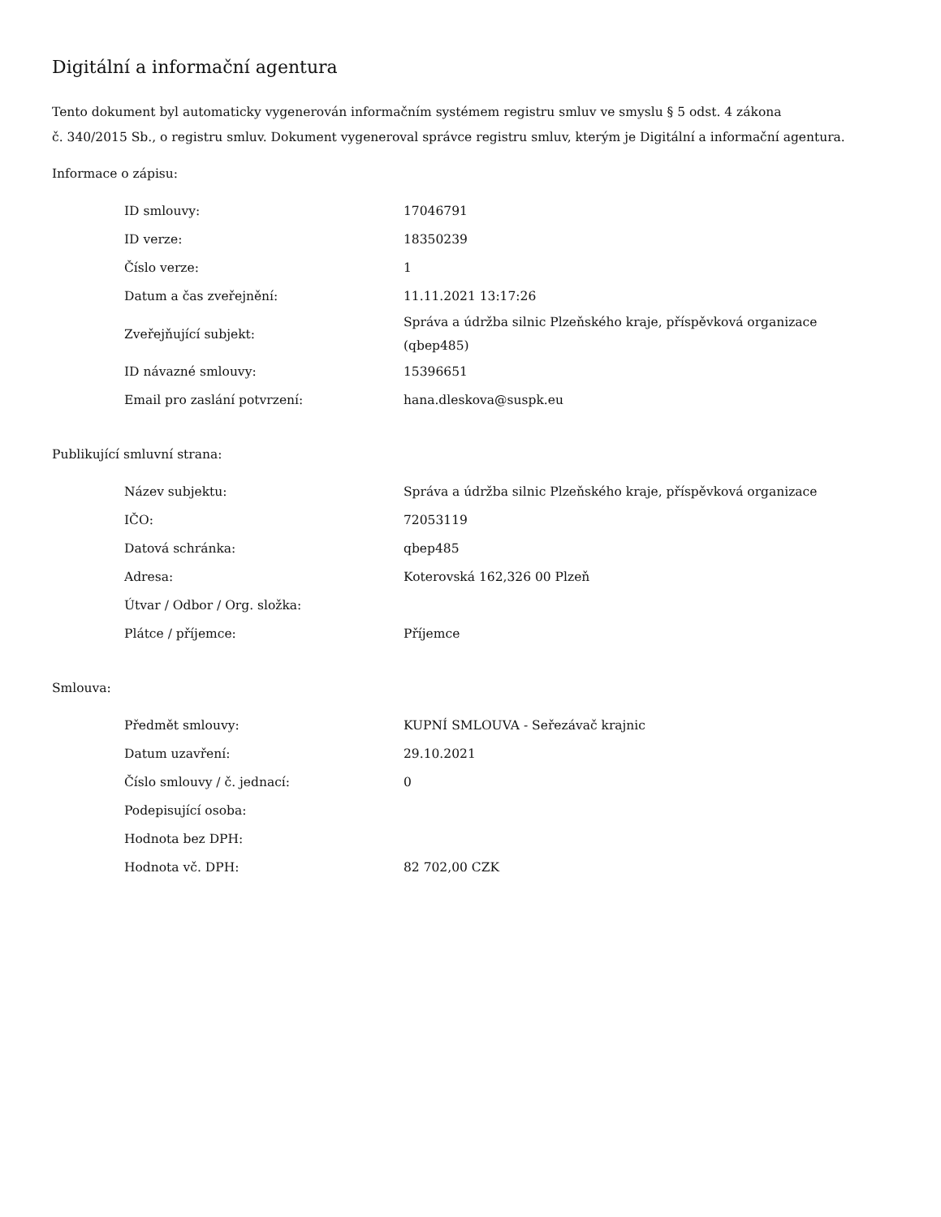Digitální a informační agentura
Tento dokument byl automaticky vygenerován informačním systémem registru smluv ve smyslu § 5 odst. 4 zákona
č. 340/2015 Sb., o registru smluv. Dokument vygeneroval správce registru smluv, kterým je Digitální a informační agentura.
Informace o zápisu:
| ID smlouvy: | 17046791 |
| ID verze: | 18350239 |
| Číslo verze: | 1 |
| Datum a čas zveřejnění: | 11.11.2021 13:17:26 |
| Zveřejňující subjekt: | Správa a údržba silnic Plzeňského kraje, příspěvková organizace (qbep485) |
| ID návazné smlouvy: | 15396651 |
| Email pro zaslání potvrzení: | hana.dleskova@suspk.eu |
Publikující smluvní strana:
| Název subjektu: | Správa a údržba silnic Plzeňského kraje, příspěvková organizace |
| IČO: | 72053119 |
| Datová schránka: | qbep485 |
| Adresa: | Koterovská 162,326 00 Plzeň |
| Útvar / Odbor / Org. složka: | |
| Plátce / příjemce: | Příjemce |
Smlouva:
| Předmět smlouvy: | KUPNÍ SMLOUVA - Seřezávač krajnic |
| Datum uzavření: | 29.10.2021 |
| Číslo smlouvy / č. jednací: | 0 |
| Podepisující osoba: | |
| Hodnota bez DPH: | |
| Hodnota vč. DPH: | 82 702,00 CZK |